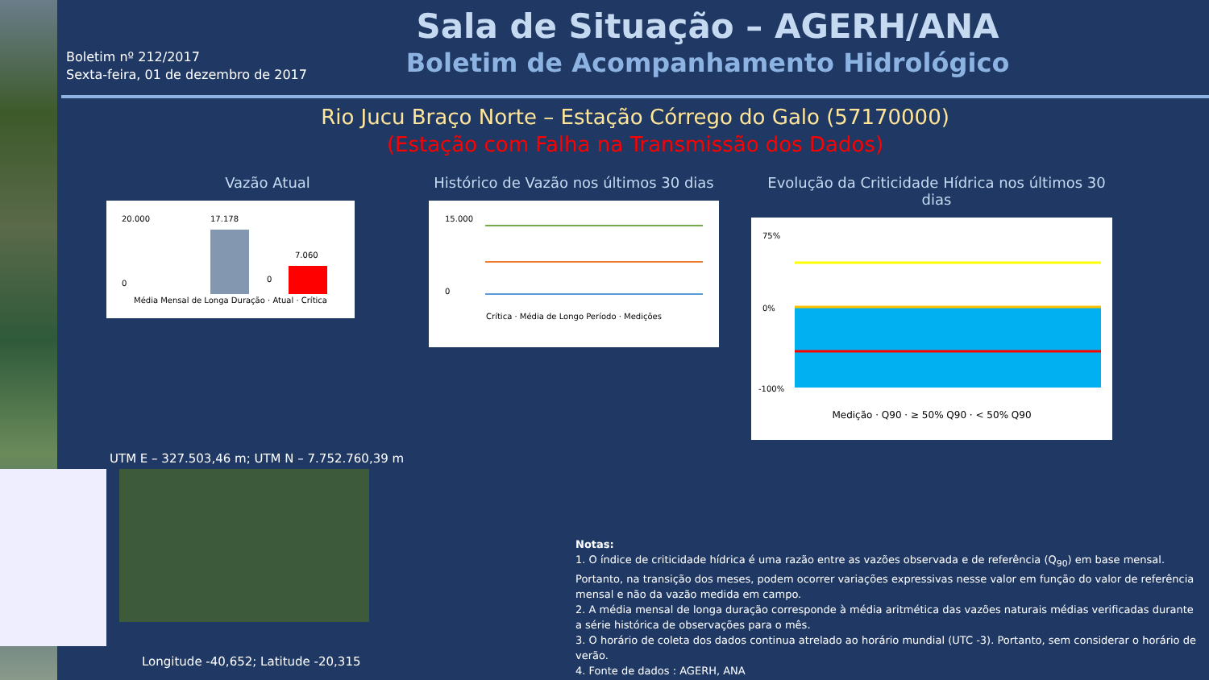Boletim nº 212/2017
Sexta-feira, 01 de dezembro de 2017
Sala de Situação – AGERH/ANA
Boletim de Acompanhamento Hidrológico
Rio Jucu Braço Norte – Estação Córrego do Galo (57170000)
(Estação com Falha na Transmissão dos Dados)
Vazão Atual
20.000
0
17.178
0
7.060
Média Mensal de Longa Duração · Atual · Crítica
Histórico de Vazão nos últimos 30 dias
15.000
0
Crítica · Média de Longo Período · Medições
Evolução da Criticidade Hídrica nos últimos 30 dias
75%
0%
-100%
Medição · Q90 · ≥ 50% Q90 · < 50% Q90
UTM E – 327.503,46 m; UTM N – 7.752.760,39 m
Longitude -40,652; Latitude -20,315
Notas:
1. O índice de criticidade hídrica é uma razão entre as vazões observada e de referência (Q<sub>90</sub>) em base mensal. Portanto, na transição dos meses, podem ocorrer variações expressivas nesse valor em função do valor de referência mensal e não da vazão medida em campo.
2. A média mensal de longa duração corresponde à média aritmética das vazões naturais médias verificadas durante a série histórica de observações para o mês.
3. O horário de coleta dos dados continua atrelado ao horário mundial (UTC -3). Portanto, sem considerar o horário de verão.
4. Fonte de dados : AGERH, ANA